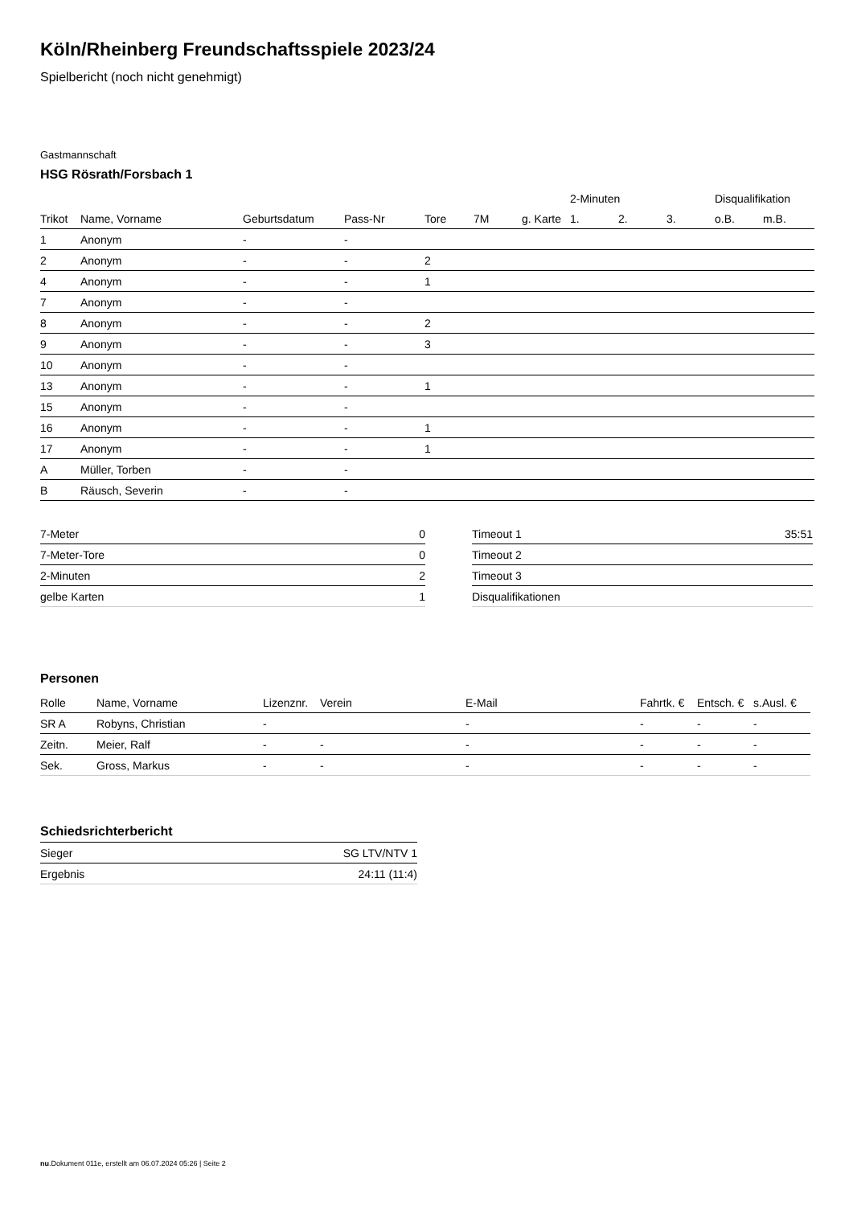Köln/Rheinberg Freundschaftsspiele 2023/24
Spielbericht (noch nicht genehmigt)
Gastmannschaft
HSG Rösrath/Forsbach 1
| | | | | | | | 2-Minuten | | | Disqualifikation | |
| --- | --- | --- | --- | --- | --- | --- | --- | --- | --- | --- | --- |
| Trikot | Name, Vorname | Geburtsdatum | Pass-Nr | Tore | 7M | g. Karte | 1. | 2. | 3. | o.B. | m.B. |
| 1 | Anonym | - | - | | | | | | | | |
| 2 | Anonym | - | - | 2 | | | | | | | |
| 4 | Anonym | - | - | 1 | | | | | | | |
| 7 | Anonym | - | - | | | | | | | | |
| 8 | Anonym | - | - | 2 | | | | | | | |
| 9 | Anonym | - | - | 3 | | | | | | | |
| 10 | Anonym | - | - | | | | | | | | |
| 13 | Anonym | - | - | 1 | | | | | | | |
| 15 | Anonym | - | - | | | | | | | | |
| 16 | Anonym | - | - | 1 | | | | | | | |
| 17 | Anonym | - | - | 1 | | | | | | | |
| A | Müller, Torben | - | - | | | | | | | | |
| B | Räusch, Severin | - | - | | | | | | | | |
| 7-Meter | 0 |
| 7-Meter-Tore | 0 |
| 2-Minuten | 2 |
| gelbe Karten | 1 |
| Timeout 1 | 35:51 |
| Timeout 2 | |
| Timeout 3 | |
| Disqualifikationen | |
Personen
| Rolle | Name, Vorname | Lizenznr. | Verein | E-Mail | Fahrtk. € | Entsch. € | s.Ausl. € |
| --- | --- | --- | --- | --- | --- | --- | --- |
| SR A | Robyns, Christian | - | | - | - | - | - |
| Zeitn. | Meier, Ralf | - | - | - | - | - | - |
| Sek. | Gross, Markus | - | - | - | - | - | - |
Schiedsrichterbericht
| Sieger | SG LTV/NTV 1 |
| Ergebnis | 24:11 (11:4) |
nu.Dokument 011e, erstellt am 06.07.2024 05:26 | Seite 2